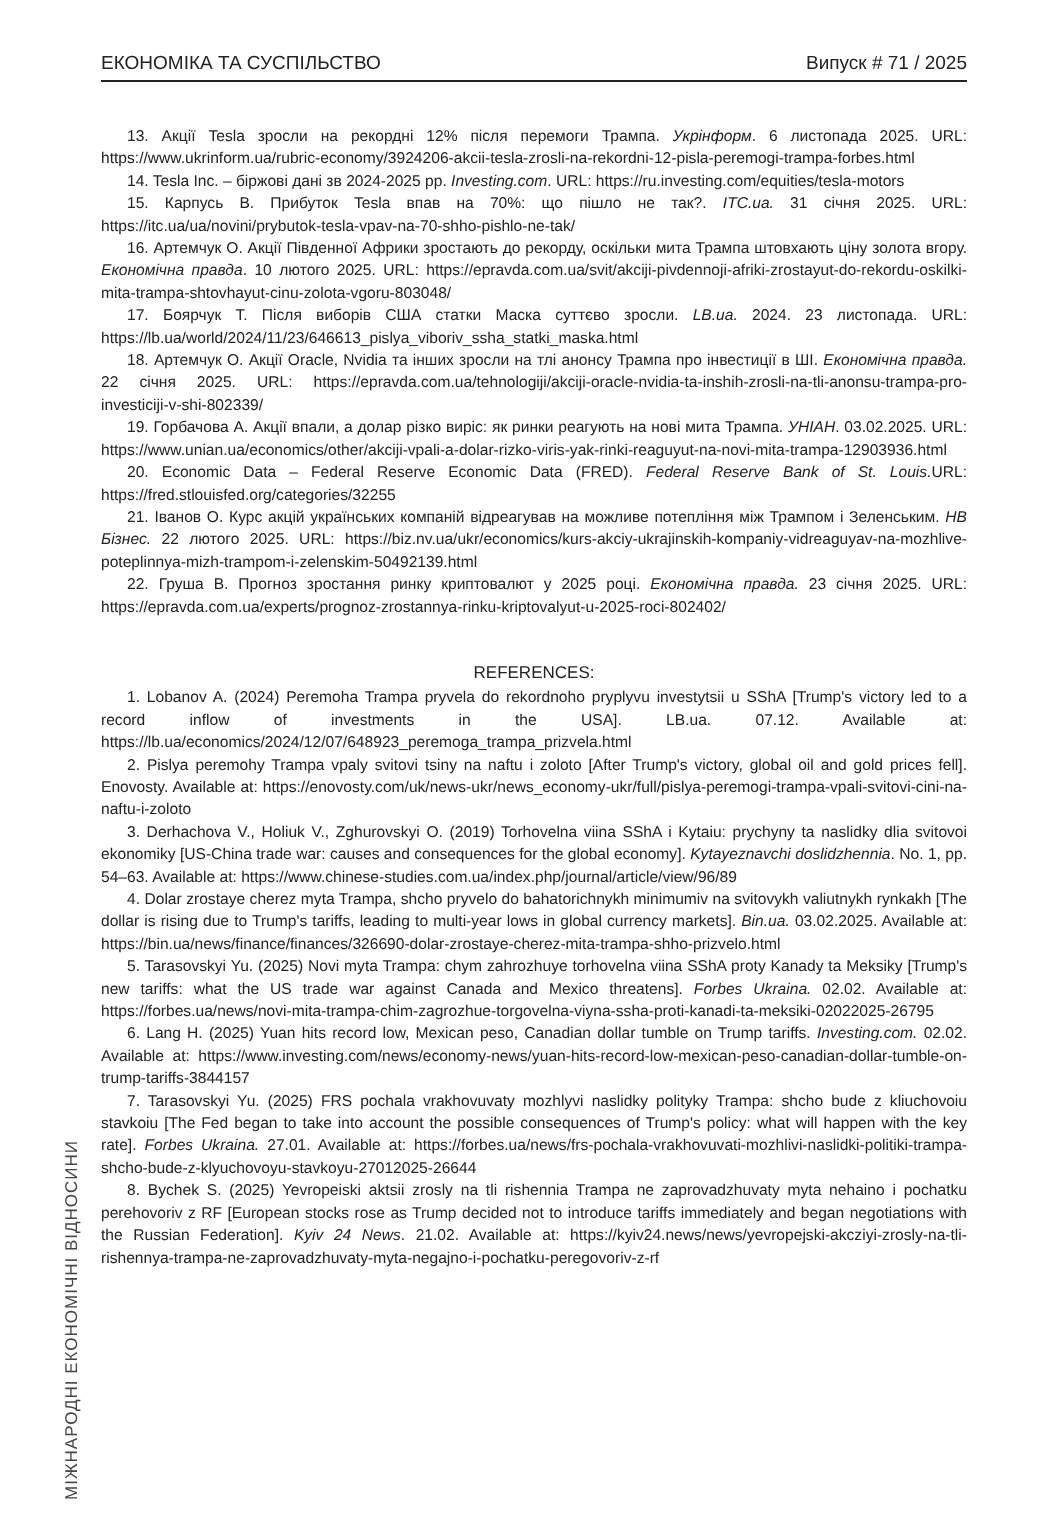ЕКОНОМІКА ТА СУСПІЛЬСТВО Випуск # 71 / 2025
13. Акції Tesla зросли на рекордні 12% після перемоги Трампа. Укрінформ. 6 листопада 2025. URL: https://www.ukrinform.ua/rubric-economy/3924206-akcii-tesla-zrosli-na-rekordni-12-pisla-peremogi-trampa-forbes.html
14. Tesla Inc. – біржові дані зв 2024-2025 рр. Investing.com. URL: https://ru.investing.com/equities/tesla-motors
15. Карпусь В. Прибуток Tesla впав на 70%: що пішло не так?. ITC.ua. 31 січня 2025. URL: https://itc.ua/ua/novini/prybutok-tesla-vpav-na-70-shho-pishlo-ne-tak/
16. Артемчук О. Акції Південної Африки зростають до рекорду, оскільки мита Трампа штовхають ціну золота вгору. Економічна правда. 10 лютого 2025. URL: https://epravda.com.ua/svit/akciji-pivdennoji-afriki-zrostayut-do-rekordu-oskilki-mita-trampa-shtovhayut-cinu-zolota-vgoru-803048/
17. Боярчук Т. Після виборів США статки Маска суттєво зросли. LB.ua. 2024. 23 листопада. URL: https://lb.ua/world/2024/11/23/646613_pislya_viboriv_ssha_statki_maska.html
18. Артемчук О. Акції Oracle, Nvidia та інших зросли на тлі анонсу Трампа про інвестиції в ШІ. Економічна правда. 22 січня 2025. URL: https://epravda.com.ua/tehnologiji/akciji-oracle-nvidia-ta-inshih-zrosli-na-tli-anonsu-trampa-pro-investiciji-v-shi-802339/
19. Горбачова А. Акції впали, а долар різко виріс: як ринки реагують на нові мита Трампа. УНІАН. 03.02.2025. URL: https://www.unian.ua/economics/other/akciji-vpali-a-dolar-rizko-viris-yak-rinki-reaguyut-na-novi-mita-trampa-12903936.html
20. Economic Data – Federal Reserve Economic Data (FRED). Federal Reserve Bank of St. Louis. URL: https://fred.stlouisfed.org/categories/32255
21. Іванов О. Курс акцій українських компаній відреагував на можливе потепління між Трампом і Зеленським. НВ Бізнес. 22 лютого 2025. URL: https://biz.nv.ua/ukr/economics/kurs-akciy-ukrajinskih-kompaniy-vidreaguyav-na-mozhlive-poteplinnya-mizh-trampom-i-zelenskim-50492139.html
22. Груша В. Прогноз зростання ринку криптовалют у 2025 році. Економічна правда. 23 січня 2025. URL: https://epravda.com.ua/experts/prognoz-zrostannya-rinku-kriptovalyut-u-2025-roci-802402/
REFERENCES:
1. Lobanov A. (2024) Peremoha Trampa pryvela do rekordnoho pryplyvu investytsii u SShA [Trump's victory led to a record inflow of investments in the USA]. LB.ua. 07.12. Available at: https://lb.ua/economics/2024/12/07/648923_peremoga_trampa_prizvela.html
2. Pislya peremohy Trampa vpaly svitovi tsiny na naftu i zoloto [After Trump's victory, global oil and gold prices fell]. Enovosty. Available at: https://enovosty.com/uk/news-ukr/news_economy-ukr/full/pislya-peremogi-trampa-vpali-svitovi-cini-na-naftu-i-zoloto
3. Derhachova V., Holiuk V., Zghurovskyi O. (2019) Torhovelna viina SShA i Kytaiu: prychyny ta naslidky dlia svitovoi ekonomiky [US-China trade war: causes and consequences for the global economy]. Kytayeznavchi doslidzhennia. No. 1, pp. 54–63. Available at: https://www.chinese-studies.com.ua/index.php/journal/article/view/96/89
4. Dolar zrostaye cherez myta Trampa, shcho pryvelo do bahatorichnykh minimumiv na svitovykh valiutnykh rynkakh [The dollar is rising due to Trump's tariffs, leading to multi-year lows in global currency markets]. Bin.ua. 03.02.2025. Available at: https://bin.ua/news/finance/finances/326690-dolar-zrostaye-cherez-mita-trampa-shho-prizvelo.html
5. Tarasovskyi Yu. (2025) Novi myta Trampa: chym zahrozhuye torhovelna viina SShA proty Kanady ta Meksiky [Trump's new tariffs: what the US trade war against Canada and Mexico threatens]. Forbes Ukraina. 02.02. Available at: https://forbes.ua/news/novi-mita-trampa-chim-zagrozhue-torgovelna-viyna-ssha-proti-kanadi-ta-meksiki-02022025-26795
6. Lang H. (2025) Yuan hits record low, Mexican peso, Canadian dollar tumble on Trump tariffs. Investing.com. 02.02. Available at: https://www.investing.com/news/economy-news/yuan-hits-record-low-mexican-peso-canadian-dollar-tumble-on-trump-tariffs-3844157
7. Tarasovskyi Yu. (2025) FRS pochala vrakhovuvaty mozhlyvi naslidky polityky Trampa: shcho bude z kliuchovoiu stavkoiu [The Fed began to take into account the possible consequences of Trump's policy: what will happen with the key rate]. Forbes Ukraina. 27.01. Available at: https://forbes.ua/news/frs-pochala-vrakhovuvati-mozhlivi-naslidki-politiki-trampa-shcho-bude-z-klyuchovoyu-stavkoyu-27012025-26644
8. Bychek S. (2025) Yevropeiski aktsii zrosly na tli rishennia Trampa ne zaprovadzhuvaty myta nehaino i pochatku perehovoriv z RF [European stocks rose as Trump decided not to introduce tariffs immediately and began negotiations with the Russian Federation]. Kyiv 24 News. 21.02. Available at: https://kyiv24.news/news/yevropejski-akcziyi-zrosly-na-tli-rishennya-trampa-ne-zaprovadzhuvaty-myta-negajno-i-pochatku-peregovoriv-z-rf
МІЖНАРОДНІ ЕКОНОМІЧНІ ВІДНОСИНИ